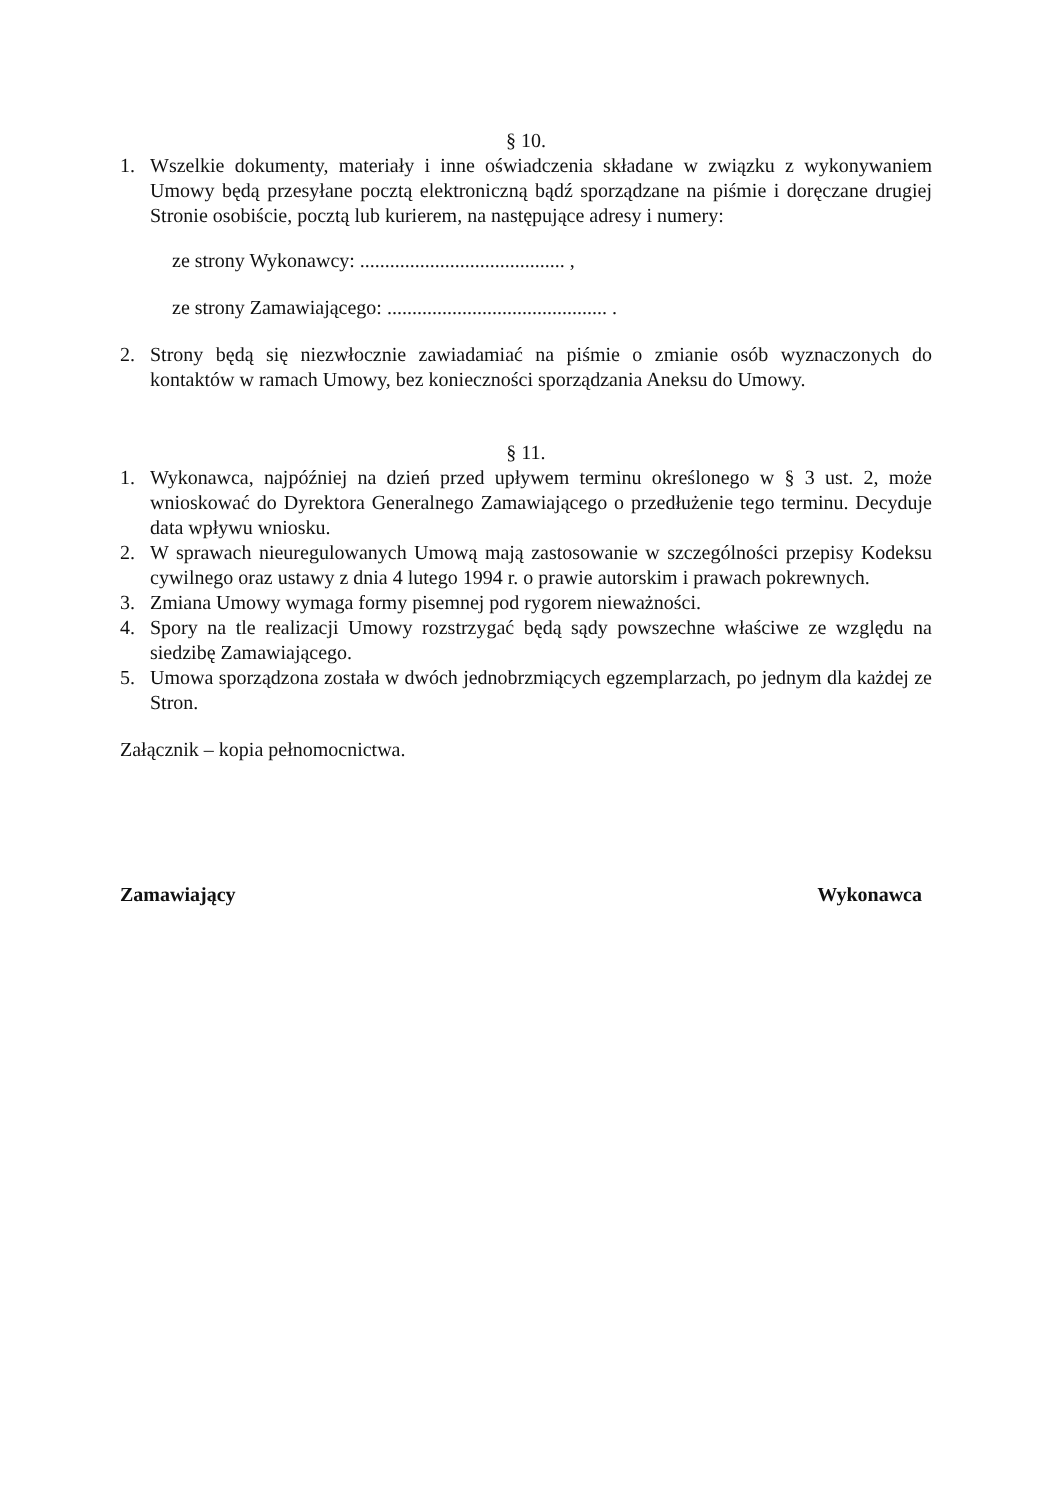§ 10.
1. Wszelkie dokumenty, materiały i inne oświadczenia składane w związku z wykonywaniem Umowy będą przesyłane pocztą elektroniczną bądź sporządzane na piśmie i doręczane drugiej Stronie osobiście, pocztą lub kurierem, na następujące adresy i numery:
ze strony Wykonawcy: ......................................... ,
ze strony Zamawiającego: ............................................ .
2. Strony będą się niezwłocznie zawiadamiać na piśmie o zmianie osób wyznaczonych do kontaktów w ramach Umowy, bez konieczności sporządzania Aneksu do Umowy.
§ 11.
1. Wykonawca, najpóźniej na dzień przed upływem terminu określonego w § 3 ust. 2, może wnioskować do Dyrektora Generalnego Zamawiającego o przedłużenie tego terminu. Decyduje data wpływu wniosku.
2. W sprawach nieuregulowanych Umową mają zastosowanie w szczególności przepisy Kodeksu cywilnego oraz ustawy z dnia 4 lutego 1994 r. o prawie autorskim i prawach pokrewnych.
3. Zmiana Umowy wymaga formy pisemnej pod rygorem nieważności.
4. Spory na tle realizacji Umowy rozstrzygać będą sądy powszechne właściwe ze względu na siedzibę Zamawiającego.
5. Umowa sporządzona została w dwóch jednobrzmiących egzemplarzach, po jednym dla każdej ze Stron.
Załącznik – kopia pełnomocnictwa.
Zamawiający Wykonawca